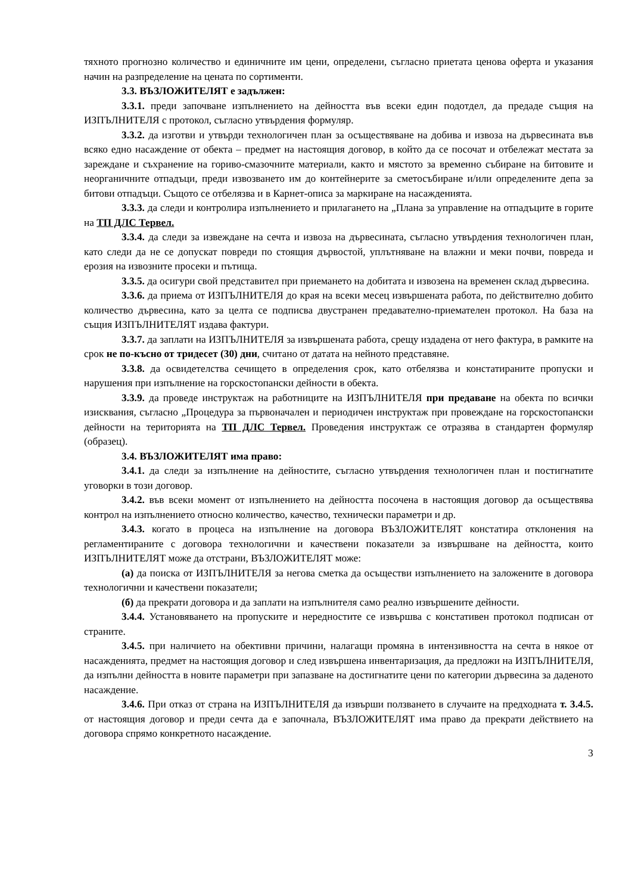тяхното прогнозно количество и единичните им цени, определени, съгласно приетата ценова оферта и указания начин на разпределение на цената по сортименти.
3.3. ВЪЗЛОЖИТЕЛЯТ е задължен:
3.3.1. преди започване изпълнението на дейността във всеки един подотдел, да предаде същия на ИЗПЪЛНИТЕЛЯ с протокол, съгласно утвърдения формуляр.
3.3.2. да изготви и утвърди технологичен план за осъществяване на добива и извоза на дървесината във всяко едно насаждение от обекта – предмет на настоящия договор, в който да се посочат и отбележат местата за зареждане и съхранение на гориво-смазочните материали, както и мястото за временно събиране на битовите и неорганичните отпадъци, преди извозването им до контейнерите за сметосъбиране и/или определените депа за битови отпадъци. Същото се отбелязва и в Карнет-описа за маркиране на насажденията.
3.3.3. да следи и контролира изпълнението и прилагането на „Плана за управление на отпадъците в горите на ТП ДЛС Тервел.
3.3.4. да следи за извеждане на сечта и извоза на дървесината, съгласно утвърдения технологичен план, като следи да не се допускат повреди по стоящия дървостой, уплътняване на влажни и меки почви, повреда и ерозия на извозните просеки и пътища.
3.3.5. да осигури свой представител при приемането на добитата и извозена на временен склад дървесина.
3.3.6. да приема от ИЗПЪЛНИТЕЛЯ до края на всеки месец извършената работа, по действително добито количество дървесина, като за целта се подписва двустранен предавателно-приемателен протокол. На база на същия ИЗПЪЛНИТЕЛЯТ издава фактури.
3.3.7. да заплати на ИЗПЪЛНИТЕЛЯ за извършената работа, срещу издадена от него фактура, в рамките на срок не по-късно от тридесет (30) дни, считано от датата на нейното представяне.
3.3.8. да освидетелства сечището в определения срок, като отбелязва и констатираните пропуски и нарушения при изпълнение на горскостопански дейности в обекта.
3.3.9. да проведе инструктаж на работниците на ИЗПЪЛНИТЕЛЯ при предаване на обекта по всички изисквания, съгласно „Процедура за първоначален и периодичен инструктаж при провеждане на горскостопански дейности на територията на ТП ДЛС Тервел. Проведения инструктаж се отразява в стандартен формуляр (образец).
3.4. ВЪЗЛОЖИТЕЛЯТ има право:
3.4.1. да следи за изпълнение на дейностите, съгласно утвърдения технологичен план и постигнатите уговорки в този договор.
3.4.2. във всеки момент от изпълнението на дейността посочена в настоящия договор да осъществява контрол на изпълнението относно количество, качество, технически параметри и др.
3.4.3. когато в процеса на изпълнение на договора ВЪЗЛОЖИТЕЛЯТ констатира отклонения на регламентираните с договора технологични и качествени показатели за извършване на дейността, които ИЗПЪЛНИТЕЛЯТ може да отстрани, ВЪЗЛОЖИТЕЛЯТ може:
(а) да поиска от ИЗПЪЛНИТЕЛЯ за негова сметка да осъществи изпълнението на заложените в договора технологични и качествени показатели;
(б) да прекрати договора и да заплати на изпълнителя само реално извършените дейности.
3.4.4. Установяването на пропуските и нередностите се извършва с констативен протокол подписан от страните.
3.4.5. при наличието на обективни причини, налагащи промяна в интензивността на сечта в някое от насажденията, предмет на настоящия договор и след извършена инвентаризация, да предложи на ИЗПЪЛНИТЕЛЯ, да изпълни дейността в новите параметри при запазване на достигнатите цени по категории дървесина за даденото насаждение.
3.4.6. При отказ от страна на ИЗПЪЛНИТЕЛЯ да извърши ползването в случаите на предходната т. 3.4.5. от настоящия договор и преди сечта да е започнала, ВЪЗЛОЖИТЕЛЯТ има право да прекрати действието на договора спрямо конкретното насаждение.
3